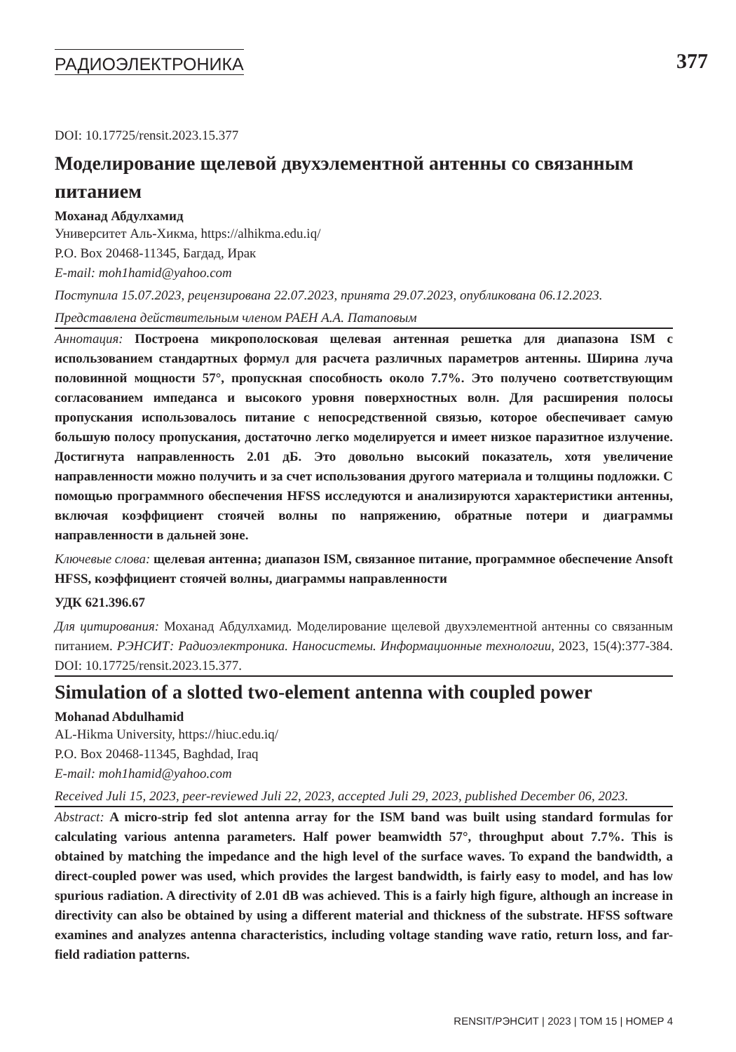РАДИОЭЛЕКТРОНИКА
377
DOI: 10.17725/rensit.2023.15.377
Моделирование щелевой двухэлементной антенны со связанным питанием
Моханад Абдулхамид
Университет Аль-Хикма, https://alhikma.edu.iq/
P.O. Box 20468-11345, Багдад, Ирак
E-mail: moh1hamid@yahoo.com
Поступила 15.07.2023, рецензирована 22.07.2023, принята 29.07.2023, опубликована 06.12.2023.
Представлена действительным членом РАЕН А.А. Патаповым
Аннотация: Построена микрополосковая щелевая антенная решетка для диапазона ISM с использованием стандартных формул для расчета различных параметров антенны. Ширина луча половинной мощности 57°, пропускная способность около 7.7%. Это получено соответствующим согласованием импеданса и высокого уровня поверхностных волн. Для расширения полосы пропускания использовалось питание с непосредственной связью, которое обеспечивает самую большую полосу пропускания, достаточно легко моделируется и имеет низкое паразитное излучение. Достигнута направленность 2.01 дБ. Это довольно высокий показатель, хотя увеличение направленности можно получить и за счет использования другого материала и толщины подложки. С помощью программного обеспечения HFSS исследуются и анализируются характеристики антенны, включая коэффициент стоячей волны по напряжению, обратные потери и диаграммы направленности в дальней зоне.
Ключевые слова: щелевая антенна; диапазон ISM, связанное питание, программное обеспечение Ansoft HFSS, коэффициент стоячей волны, диаграммы направленности
УДК 621.396.67
Для цитирования: Моханад Абдулхамид. Моделирование щелевой двухэлементной антенны со связанным питанием. РЭНСИТ: Радиоэлектроника. Наносистемы. Информационные технологии, 2023, 15(4):377-384. DOI: 10.17725/rensit.2023.15.377.
Simulation of a slotted two-element antenna with coupled power
Mohanad Abdulhamid
AL-Hikma University, https://hiuc.edu.iq/
P.O. Box 20468-11345, Baghdad, Iraq
E-mail: moh1hamid@yahoo.com
Received Juli 15, 2023, peer-reviewed Juli 22, 2023, accepted Juli 29, 2023, published December 06, 2023.
Abstract: A micro-strip fed slot antenna array for the ISM band was built using standard formulas for calculating various antenna parameters. Half power beamwidth 57°, throughput about 7.7%. This is obtained by matching the impedance and the high level of the surface waves. To expand the bandwidth, a direct-coupled power was used, which provides the largest bandwidth, is fairly easy to model, and has low spurious radiation. A directivity of 2.01 dB was achieved. This is a fairly high figure, although an increase in directivity can also be obtained by using a different material and thickness of the substrate. HFSS software examines and analyzes antenna characteristics, including voltage standing wave ratio, return loss, and far-field radiation patterns.
RENSIT/РЭНСИТ | 2023 | ТОМ 15 | НОМЕР 4